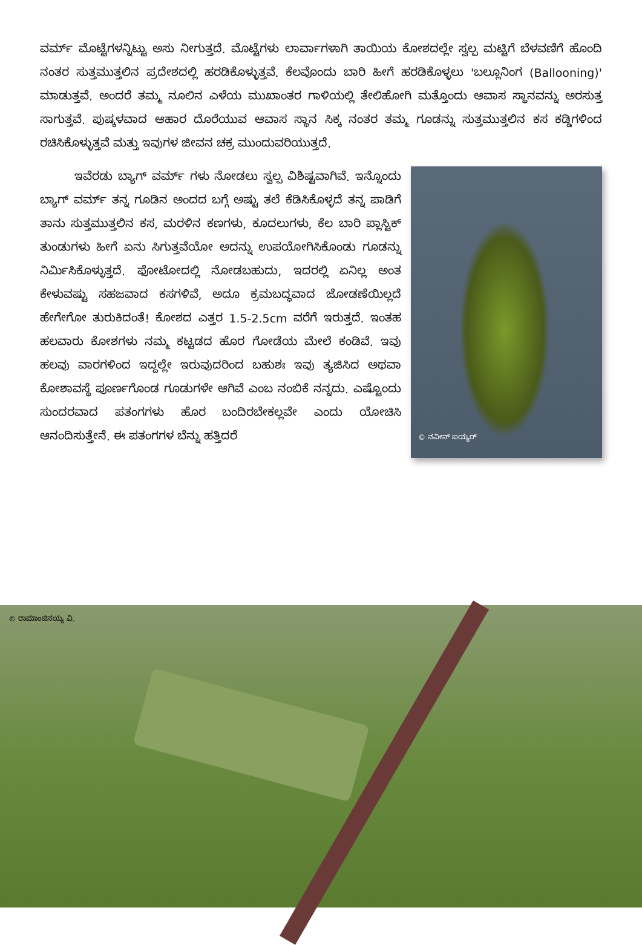ವರ್ಮ್ ಮೊಟ್ಟೆಗಳನ್ನಿಟ್ಟು ಅಸು ನೀಗುತ್ತದೆ. ಮೊಟ್ಟೆಗಳು ಲಾರ್ವಾಗಳಾಗಿ ತಾಯಿಯ ಕೋಶದಲ್ಲೇ ಸ್ವಲ್ಪ ಮಟ್ಟಿಗೆ ಬೆಳವಣಿಗೆ ಹೊಂದಿ ನಂತರ ಸುತ್ತಮುತ್ತಲಿನ ಪ್ರದೇಶದಲ್ಲಿ ಹರಡಿಕೊಳ್ಳುತ್ತವೆ. ಕೆಲವೊಂದು ಬಾರಿ ಹೀಗೆ ಹರಡಿಕೊಳ್ಳಲು 'ಬಲ್ಲೂನಿಂಗ (Ballooning)' ಮಾಡುತ್ತವೆ. ಅಂದರೆ ತಮ್ಮ ನೂಲಿನ ಎಳೆಯ ಮುಖಾಂತರ ಗಾಳಿಯಲ್ಲಿ ತೇಲಿಹೋಗಿ ಮತ್ತೊಂದು ಆವಾಸ ಸ್ಥಾನವನ್ನು ಅರಸುತ್ತ ಸಾಗುತ್ತವೆ. ಪುಷ್ಕಳವಾದ ಆಹಾರ ದೊರೆಯುವ ಆವಾಸ ಸ್ಥಾನ ಸಿಕ್ಕ ನಂತರ ತಮ್ಮ ಗೂಡನ್ನು ಸುತ್ತಮುತ್ತಲಿನ ಕಸ ಕಡ್ಡಿಗಳಿಂದ ರಚಿಸಿಕೊಳ್ಳುತ್ತವೆ ಮತ್ತು ಇವುಗಳ ಜೀವನ ಚಕ್ರ ಮುಂದುವರಿಯುತ್ತದೆ.
© ನವೀನ್ ಐಯ್ಯರ್
   ಇವೆರಡು ಬ್ಯಾಗ್ ವರ್ಮ್ ಗಳು ನೋಡಲು ಸ್ವಲ್ಪ ವಿಶಿಷ್ಟವಾಗಿವೆ. ಇನ್ನೊಂದು ಬ್ಯಾಗ್ ವರ್ಮ್ ತನ್ನ ಗೂಡಿನ ಅಂದದ ಬಗ್ಗೆ ಅಷ್ಟು ತಲೆ ಕೆಡಿಸಿಕೊಳ್ಳದೆ ತನ್ನ ಪಾಡಿಗೆ ತಾನು ಸುತ್ತಮುತ್ತಲಿನ ಕಸ, ಮರಳಿನ ಕಣಗಳು, ಕೂದಲುಗಳು, ಕೆಲ ಬಾರಿ ಪ್ಲಾಸ್ಟಿಕ್ ತುಂಡುಗಳು ಹೀಗೆ ಏನು ಸಿಗುತ್ತವೆಯೋ ಅದನ್ನು ಉಪಯೋಗಿಸಿಕೊಂಡು ಗೂಡನ್ನು ನಿರ್ಮಿಸಿಕೊಳ್ಳುತ್ತದೆ. ಫೋಟೋದಲ್ಲಿ ನೋಡಬಹುದು, ಇದರಲ್ಲಿ ಏನಿಲ್ಲ ಅಂತ ಕೇಳುವಷ್ಟು ಸಹಜವಾದ ಕಸಗಳಿವೆ, ಅದೂ ಕ್ರಮಬದ್ಧವಾದ ಜೋಡಣೆಯಿಲ್ಲದೆ ಹೇಗೇಗೋ ತುರುಕಿದಂತೆ! ಕೋಶದ ಎತ್ತರ 1.5-2.5cm ವರೆಗೆ ಇರುತ್ತದೆ. ಇಂತಹ ಹಲವಾರು ಕೋಶಗಳು ನಮ್ಮ ಕಟ್ಟಡದ ಹೊರ ಗೋಡೆಯ ಮೇಲೆ ಕಂಡಿವೆ. ಇವು ಹಲವು ವಾರಗಳಿಂದ ಇದ್ದಲ್ಲೇ ಇರುವುದರಿಂದ ಬಹುಶಃ ಇವು ತ್ಯಜಿಸಿದ ಅಥವಾ ಕೋಶಾವಸ್ಥೆ ಪೂರ್ಣಗೊಂಡ ಗೂಡುಗಳೇ ಆಗಿವೆ ಎಂಬ ನಂಬಿಕೆ ನನ್ನದು. ಎಷ್ಟೊಂದು ಸುಂದರವಾದ ಪತಂಗಗಳು ಹೊರ ಬಂದಿರಬೇಕಲ್ಲವೇ ಎಂದು ಯೋಚಿಸಿ ಆನಂದಿಸುತ್ತೇನೆ. ಈ ಪತಂಗಗಳ ಬೆನ್ನು ಹತ್ತಿದರೆ
© ರಾಮಾಂಜಿನಯ್ಯ ವಿ.